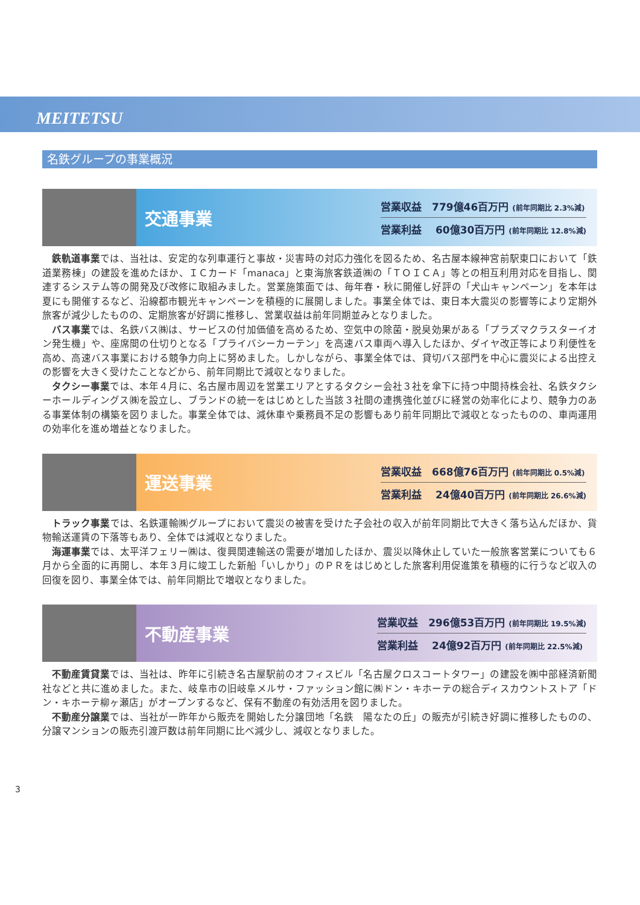MEITETSU
名鉄グループの事業概況
交通事業
営業収益　779億46百万円 (前年同期比 2.3%減)
営業利益　 60億30百万円 (前年同期比 12.8%減)
鉄軌道事業では、当社は、安定的な列車運行と事故・災害時の対応力強化を図るため、名古屋本線神宮前駅東口において「鉄道業務棟」の建設を進めたほか、ＩＣカード「manaca」と東海旅客鉄道㈱の「ＴＯＩＣＡ」等との相互利用対応を目指し、関連するシステム等の開発及び改修に取組みました。営業施策面では、毎年春・秋に開催し好評の「犬山キャンペーン」を本年は夏にも開催するなど、沿線都市観光キャンペーンを積極的に展開しました。事業全体では、東日本大震災の影響等により定期外旅客が減少したものの、定期旅客が好調に推移し、営業収益は前年同期並みとなりました。
バス事業では、名鉄バス㈱は、サービスの付加価値を高めるため、空気中の除菌・脱臭効果がある「プラズマクラスターイオン発生機」や、座席間の仕切りとなる「プライバシーカーテン」を高速バス車両へ導入したほか、ダイヤ改正等により利便性を高め、高速バス事業における競争力向上に努めました。しかしながら、事業全体では、貸切バス部門を中心に震災による出控えの影響を大きく受けたことなどから、前年同期比で減収となりました。
タクシー事業では、本年４月に、名古屋市周辺を営業エリアとするタクシー会社３社を傘下に持つ中間持株会社、名鉄タクシーホールディングス㈱を設立し、ブランドの統一をはじめとした当該３社間の連携強化並びに経営の効率化により、競争力のある事業体制の構築を図りました。事業全体では、減休車や乗務員不足の影響もあり前年同期比で減収となったものの、車両運用の効率化を進め増益となりました。
運送事業
営業収益　668億76百万円 (前年同期比 0.5%減)
営業利益　 24億40百万円 (前年同期比 26.6%減)
トラック事業では、名鉄運輸㈱グループにおいて震災の被害を受けた子会社の収入が前年同期比で大きく落ち込んだほか、貨物輸送運賃の下落等もあり、全体では減収となりました。
海運事業では、太平洋フェリー㈱は、復興関連輸送の需要が増加したほか、震災以降休止していた一般旅客営業についても６月から全面的に再開し、本年３月に竣工した新船「いしかり」のＰＲをはじめとした旅客利用促進策を積極的に行うなど収入の回復を図り、事業全体では、前年同期比で増収となりました。
不動産事業
営業収益　296億53百万円 (前年同期比 19.5%減)
営業利益　 24億92百万円 (前年同期比 22.5%減)
不動産賃貸業では、当社は、昨年に引続き名古屋駅前のオフィスビル「名古屋クロスコートタワー」の建設を㈱中部経済新聞社などと共に進めました。また、岐阜市の旧岐阜メルサ・ファッション館に㈱ドン・キホーテの総合ディスカウントストア「ドン・キホーテ柳ヶ瀬店」がオープンするなど、保有不動産の有効活用を図りました。
不動産分譲業では、当社が一昨年から販売を開始した分譲団地「名鉄　陽なたの丘」の販売が引続き好調に推移したものの、分譲マンションの販売引渡戸数は前年同期に比べ減少し、減収となりました。
3